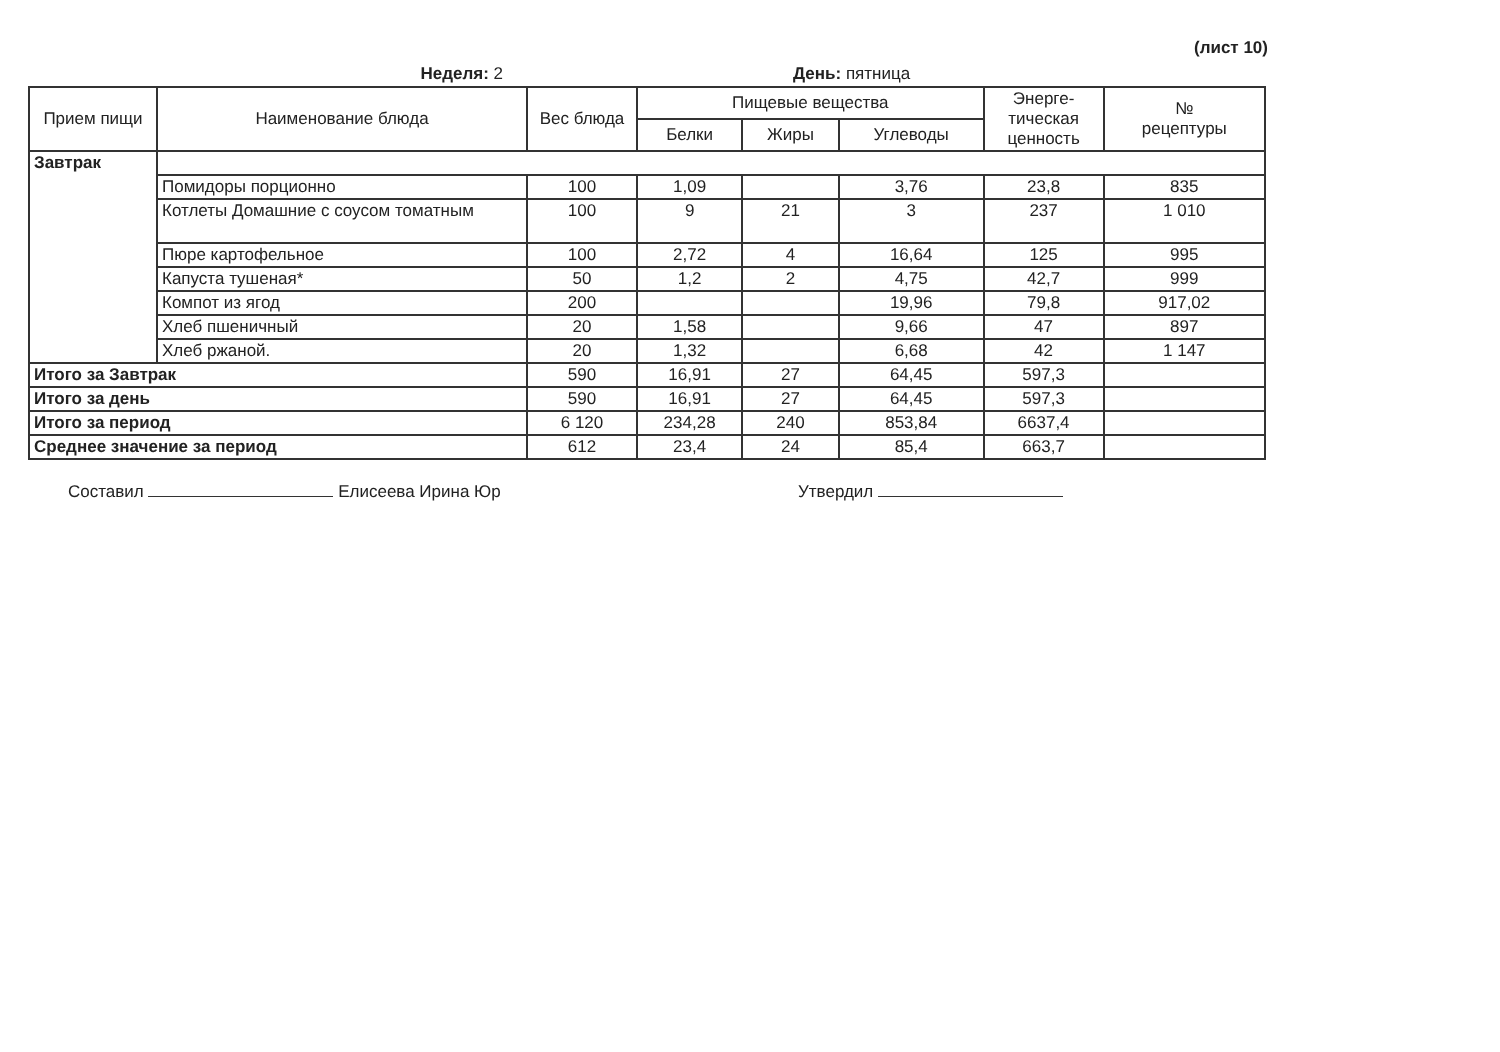(лист 10)
Неделя: 2 День: пятница
| Прием пищи | Наименование блюда | Вес блюда | Пищевые вещества | | | Энерге- тическая ценность | № рецептуры |
| --- | --- | --- | --- | --- | --- | --- | --- |
| | | | Белки | Жиры | Углеводы | | |
| Завтрак | | | | | | | |
| | Помидоры порционно | 100 | 1,09 | | 3,76 | 23,8 | 835 |
| | Котлеты Домашние с соусом томатным | 100 | 9 | 21 | 3 | 237 | 1 010 |
| | Пюре картофельное | 100 | 2,72 | 4 | 16,64 | 125 | 995 |
| | Капуста тушеная* | 50 | 1,2 | 2 | 4,75 | 42,7 | 999 |
| | Компот из ягод | 200 | | | 19,96 | 79,8 | 917,02 |
| | Хлеб пшеничный | 20 | 1,58 | | 9,66 | 47 | 897 |
| | Хлеб ржаной. | 20 | 1,32 | | 6,68 | 42 | 1 147 |
| Итого за Завтрак | | 590 | 16,91 | 27 | 64,45 | 597,3 | |
| Итого за день | | 590 | 16,91 | 27 | 64,45 | 597,3 | |
| Итого за период | | 6 120 | 234,28 | 240 | 853,84 | 6637,4 | |
| Среднее значение за период | | 612 | 23,4 | 24 | 85,4 | 663,7 | |
Составил Елисеева Ирина Юр Утвердил